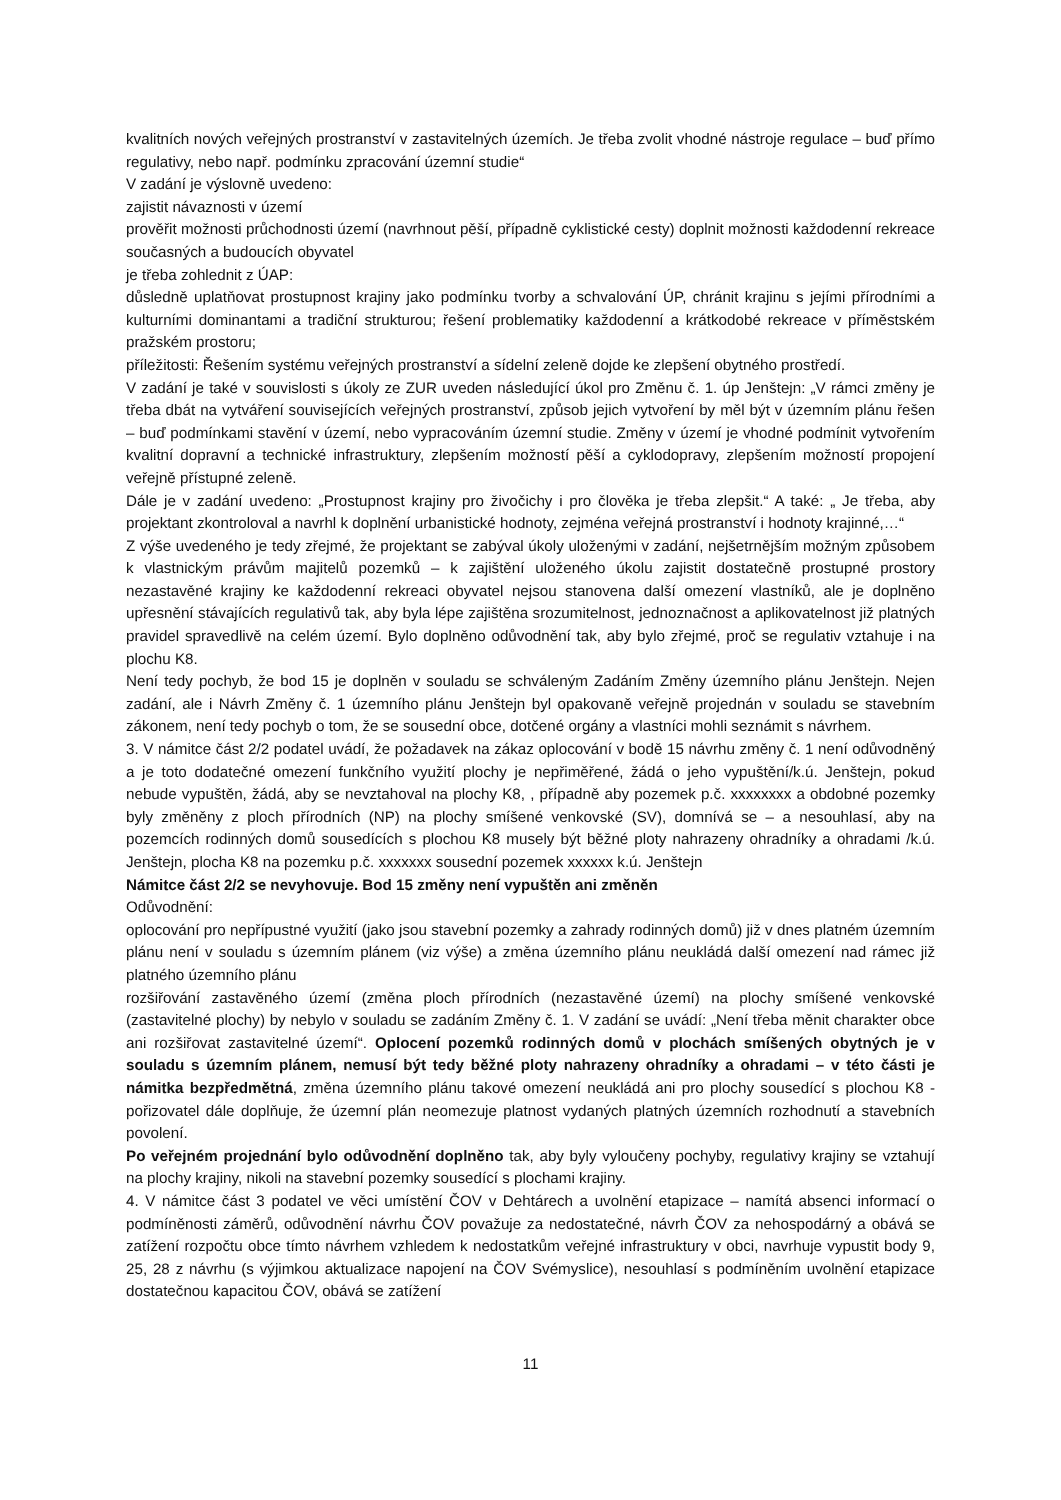kvalitních nových veřejných prostranství v zastavitelných územích. Je třeba zvolit vhodné nástroje regulace – buď přímo regulativy, nebo např. podmínku zpracování územní studie“
V zadání je výslovně uvedeno:
zajistit návaznosti v území
prověřit možnosti průchodnosti území (navrhnout pěší, případně cyklistické cesty) doplnit možnosti každodenní rekreace současných a budoucích obyvatel
je třeba zohlednit z ÚAP:
důsledně uplatňovat prostupnost krajiny jako podmínku tvorby a schvalování ÚP, chránit krajinu s jejími přírodními a kulturními dominantami a tradiční strukturou; řešení problematiky každodenní a krátkodobé rekreace v příměstském pražském prostoru;
příležitosti: Řešením systému veřejných prostranství a sídelní zeleně dojde ke zlepšení obytného prostředí.
V zadání je také v souvislosti s úkoly ze ZUR uveden následující úkol pro Změnu č. 1. úp Jenštejn: „V rámci změny je třeba dbát na vytváření souvisejících veřejných prostranství, způsob jejich vytvoření by měl být v územním plánu řešen – buď podmínkami stavění v území, nebo vypracováním územní studie. Změny v území je vhodné podmínit vytvořením kvalitní dopravní a technické infrastruktury, zlepšením možností pěší a cyklodopravy, zlepšením možností propojení veřejně přístupné zeleně.
Dále je v zadání uvedeno: „Prostupnost krajiny pro živočichy i pro člověka je třeba zlepšit.“ A také: „ Je třeba, aby projektant zkontroloval a navrhl k doplnění urbanistické hodnoty, zejména veřejná prostranství i hodnoty krajinné,…“
Z výše uvedeného je tedy zřejmé, že projektant se zabýval úkoly uloženými v zadání, nejšetrnějším možným způsobem k vlastnickým právům majitelů pozemků – k zajištění uloženého úkolu zajistit dostatečně prostupné prostory nezastavěné krajiny ke každodenní rekreaci obyvatel nejsou stanovena další omezení vlastníků, ale je doplněno upřesnění stávajících regulativů tak, aby byla lépe zajištěna srozumitelnost, jednoznačnost a aplikovatelnost již platných pravidel spravedlivě na celém území. Bylo doplněno odůvodnění tak, aby bylo zřejmé, proč se regulativ vztahuje i na plochu K8.
Není tedy pochyb, že bod 15 je doplněn v souladu se schváleným Zadáním Změny územního plánu Jenštejn. Nejen zadání, ale i Návrh Změny č. 1 územního plánu Jenštejn byl opakovaně veřejně projednán v souladu se stavebním zákonem, není tedy pochyb o tom, že se sousední obce, dotčené orgány a vlastníci mohli seznámit s návrhem.
3. V námitce část 2/2 podatel uvádí, že požadavek na zákaz oplocování v bodě 15 návrhu změny č. 1 není odůvodněný a je toto dodatečné omezení funkčního využití plochy je nepřiměřené, žádá o jeho vypuštění/k.ú. Jenštejn, pokud nebude vypuštěn, žádá, aby se nevztahoval na plochy K8, , případně aby pozemek p.č. xxxxxxxx a obdobné pozemky byly změněny z ploch přírodních (NP) na plochy smíšené venkovské (SV), domnívá se – a nesouhlasí, aby na pozemcích rodinných domů sousedících s plochou K8 musely být běžné ploty nahrazeny ohradníky a ohradami /k.ú. Jenštejn, plocha K8 na pozemku p.č. xxxxxxx sousední pozemek xxxxxx k.ú. Jenštejn
Námitce část 2/2 se nevyhovuje. Bod 15 změny není vypuštěn ani změněn
Odůvodnění:
oplocování pro nepřípustné využití (jako jsou stavební pozemky a zahrady rodinných domů) již v dnes platném územním plánu není v souladu s územním plánem (viz výše) a změna územního plánu neukládá další omezení nad rámec již platného územního plánu
rozšiřování zastavěného území (změna ploch přírodních (nezastavěné území) na plochy smíšené venkovské (zastavitelné plochy) by nebylo v souladu se zadáním Změny č. 1. V zadání se uvádí: „Není třeba měnit charakter obce ani rozšiřovat zastavitelné území“. Oplocení pozemků rodinných domů v plochách smíšených obytných je v souladu s územním plánem, nemusí být tedy běžné ploty nahrazeny ohradníky a ohradami – v této části je námitka bezpředmětná, změna územního plánu takové omezení neukládá ani pro plochy sousedící s plochou K8 - pořizovatel dále doplňuje, že územní plán neomezuje platnost vydaných platných územních rozhodnutí a stavebních povolení.
Po veřejném projednání bylo odůvodnění doplněno tak, aby byly vyloučeny pochyby, regulativy krajiny se vztahují na plochy krajiny, nikoli na stavební pozemky sousedící s plochami krajiny.
4. V námitce část 3 podatel ve věci umístění ČOV v Dehtárech a uvolnění etapizace – namítá absenci informací o podmíněnosti záměrů, odůvodnění návrhu ČOV považuje za nedostatečné, návrh ČOV za nehospodárný a obává se zatížení rozpočtu obce tímto návrhem vzhledem k nedostatkům veřejné infrastruktury v obci, navrhuje vypustit body 9, 25, 28 z návrhu (s výjimkou aktualizace napojení na ČOV Svémyslice), nesouhlasí s podmíněním uvolnění etapizace dostatečnou kapacitou ČOV, obává se zatížení
11